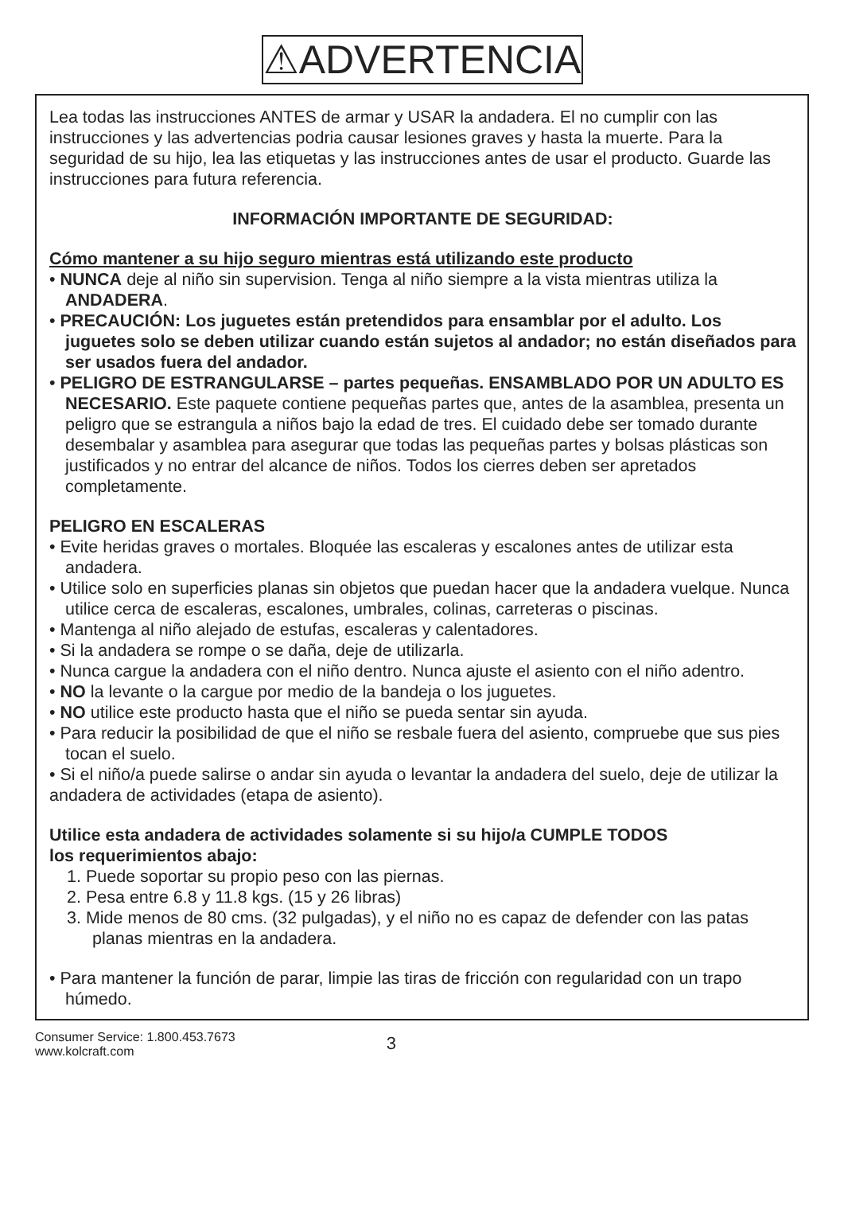⚠ADVERTENCIA
Lea todas las instrucciones ANTES de armar y USAR la andadera. El no cumplir con las instrucciones y las advertencias podria causar lesiones graves y hasta la muerte. Para la seguridad de su hijo, lea las etiquetas y las instrucciones antes de usar el producto. Guarde las instrucciones para futura referencia.
INFORMACIÓN IMPORTANTE DE SEGURIDAD:
Cómo mantener a su hijo seguro mientras está utilizando este producto
• NUNCA deje al niño sin supervision. Tenga al niño siempre a la vista mientras utiliza la ANDADERA.
• PRECAUCIÓN: Los juguetes están pretendidos para ensamblar por el adulto. Los juguetes solo se deben utilizar cuando están sujetos al andador; no están diseñados para ser usados fuera del andador.
• PELIGRO DE ESTRANGULARSE – partes pequeñas. ENSAMBLADO POR UN ADULTO ES NECESARIO. Este paquete contiene pequeñas partes que, antes de la asamblea, presenta un peligro que se estrangula a niños bajo la edad de tres. El cuidado debe ser tomado durante desembalar y asamblea para asegurar que todas las pequeñas partes y bolsas plásticas son justificados y no entrar del alcance de niños. Todos los cierres deben ser apretados completamente.
PELIGRO EN ESCALERAS
• Evite heridas graves o mortales. Bloquée las escaleras y escalones antes de utilizar esta andadera.
• Utilice solo en superficies planas sin objetos que puedan hacer que la andadera vuelque. Nunca utilice cerca de escaleras, escalones, umbrales, colinas, carreteras o piscinas.
• Mantenga al niño alejado de estufas, escaleras y calentadores.
• Si la andadera se rompe o se daña, deje de utilizarla.
• Nunca cargue la andadera con el niño dentro. Nunca ajuste el asiento con el niño adentro.
• NO la levante o la cargue por medio de la bandeja o los juguetes.
• NO utilice este producto hasta que el niño se pueda sentar sin ayuda.
• Para reducir la posibilidad de que el niño se resbale fuera del asiento, compruebe que sus pies tocan el suelo.
• Si el niño/a puede salirse o andar sin ayuda o levantar la andadera del suelo, deje de utilizar la andadera de actividades (etapa de asiento).
Utilice esta andadera de actividades solamente si su hijo/a CUMPLE TODOS
los requerimientos abajo:
1. Puede soportar su propio peso con las piernas.
2. Pesa entre 6.8 y 11.8 kgs. (15 y 26 libras)
3. Mide menos de 80 cms. (32 pulgadas), y el niño no es capaz de defender con las patas planas mientras en la andadera.
• Para mantener la función de parar, limpie las tiras de fricción con regularidad con un trapo húmedo.
Consumer Service: 1.800.453.7673
www.kolcraft.com
3